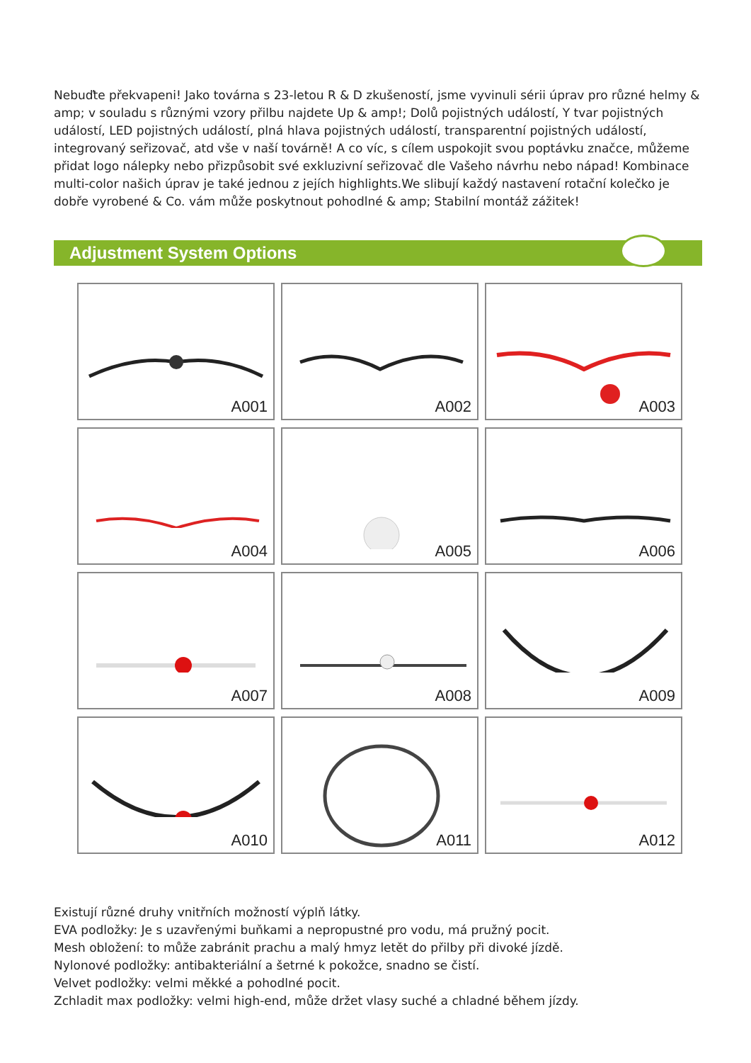Nebuďte překvapeni! Jako továrna s 23-letou R & D zkušeností, jsme vyvinuli sérii úprav pro různé helmy & amp; v souladu s různými vzory přilbu najdete Up & amp!; Dolů pojistných událostí, Y tvar pojistných událostí, LED pojistných událostí, plná hlava pojistných událostí, transparentní pojistných událostí, integrovaný seřizovač, atd vše v naší továrně! A co víc, s cílem uspokojit svou poptávku značce, můžeme přidat logo nálepky nebo přizpůsobit své exkluzivní seřizovač dle Vašeho návrhu nebo nápad! Kombinace multi-color našich úprav je také jednou z jejích highlights.We slibují každý nastavení rotační kolečko je dobře vyrobené & Co. vám může poskytnout pohodlné & amp; Stabilní montáž zážitek!
Adjustment System Options
A001
A002
A003
A004
A005
A006
A007
A008
A009
A010
A011
A012
Existují různé druhy vnitřních možností výplň látky.
EVA podložky: Je s uzavřenými buňkami a nepropustné pro vodu, má pružný pocit.
Mesh obložení: to může zabránit prachu a malý hmyz letět do přilby při divoké jízdě.
Nylonové podložky: antibakteriální a šetrné k pokožce, snadno se čistí.
Velvet podložky: velmi měkké a pohodlné pocit.
Zchladit max podložky: velmi high-end, může držet vlasy suché a chladné během jízdy.